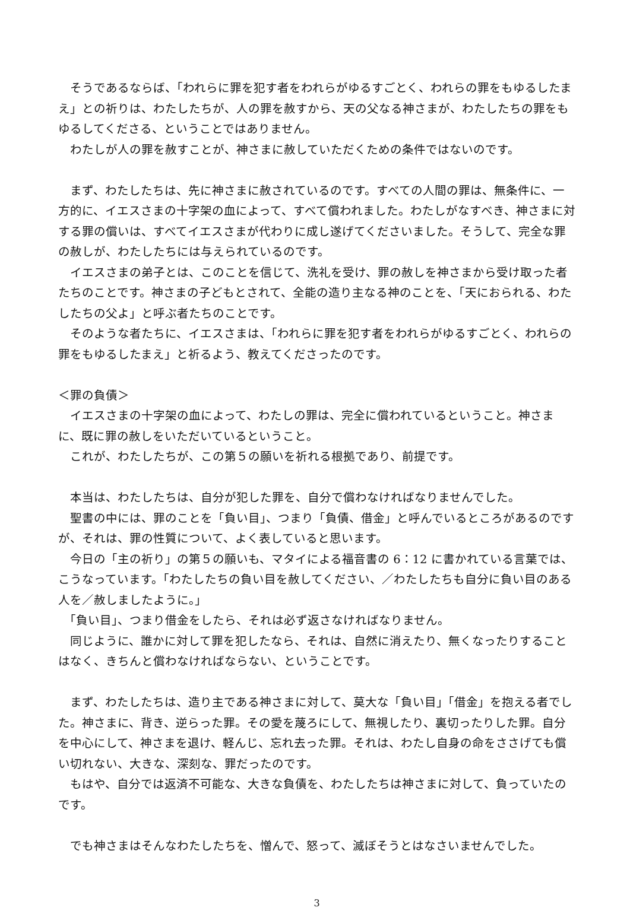そうであるならば、「われらに罪を犯す者をわれらがゆるすごとく、われらの罪をもゆるしたまえ」との祈りは、わたしたちが、人の罪を赦すから、天の父なる神さまが、わたしたちの罪をもゆるしてくださる、ということではありません。
　わたしが人の罪を赦すことが、神さまに赦していただくための条件ではないのです。
　まず、わたしたちは、先に神さまに赦されているのです。すべての人間の罪は、無条件に、一方的に、イエスさまの十字架の血によって、すべて償われました。わたしがなすべき、神さまに対する罪の償いは、すべてイエスさまが代わりに成し遂げてくださいました。そうして、完全な罪の赦しが、わたしたちには与えられているのです。
　イエスさまの弟子とは、このことを信じて、洗礼を受け、罪の赦しを神さまから受け取った者たちのことです。神さまの子どもとされて、全能の造り主なる神のことを、「天におられる、わたしたちの父よ」と呼ぶ者たちのことです。
　そのような者たちに、イエスさまは、「われらに罪を犯す者をわれらがゆるすごとく、われらの罪をもゆるしたまえ」と祈るよう、教えてくださったのです。
＜罪の負債＞
　イエスさまの十字架の血によって、わたしの罪は、完全に償われているということ。神さまに、既に罪の赦しをいただいているということ。
　これが、わたしたちが、この第５の願いを祈れる根拠であり、前提です。
　本当は、わたしたちは、自分が犯した罪を、自分で償わなければなりませんでした。
　聖書の中には、罪のことを「負い目」、つまり「負債、借金」と呼んでいるところがあるのですが、それは、罪の性質について、よく表していると思います。
　今日の「主の祈り」の第５の願いも、マタイによる福音書の 6：12 に書かれている言葉では、こうなっています。「わたしたちの負い目を赦してください、／わたしたちも自分に負い目のある人を／赦しましたように。」
　「負い目」、つまり借金をしたら、それは必ず返さなければなりません。
　同じように、誰かに対して罪を犯したなら、それは、自然に消えたり、無くなったりすることはなく、きちんと償わなければならない、ということです。
　まず、わたしたちは、造り主である神さまに対して、莫大な「負い目」「借金」を抱える者でした。神さまに、背き、逆らった罪。その愛を蔑ろにして、無視したり、裏切ったりした罪。自分を中心にして、神さまを退け、軽んじ、忘れ去った罪。それは、わたし自身の命をささげても償い切れない、大きな、深刻な、罪だったのです。
　もはや、自分では返済不可能な、大きな負債を、わたしたちは神さまに対して、負っていたのです。
　でも神さまはそんなわたしたちを、憎んで、怒って、滅ぼそうとはなさいませんでした。
3